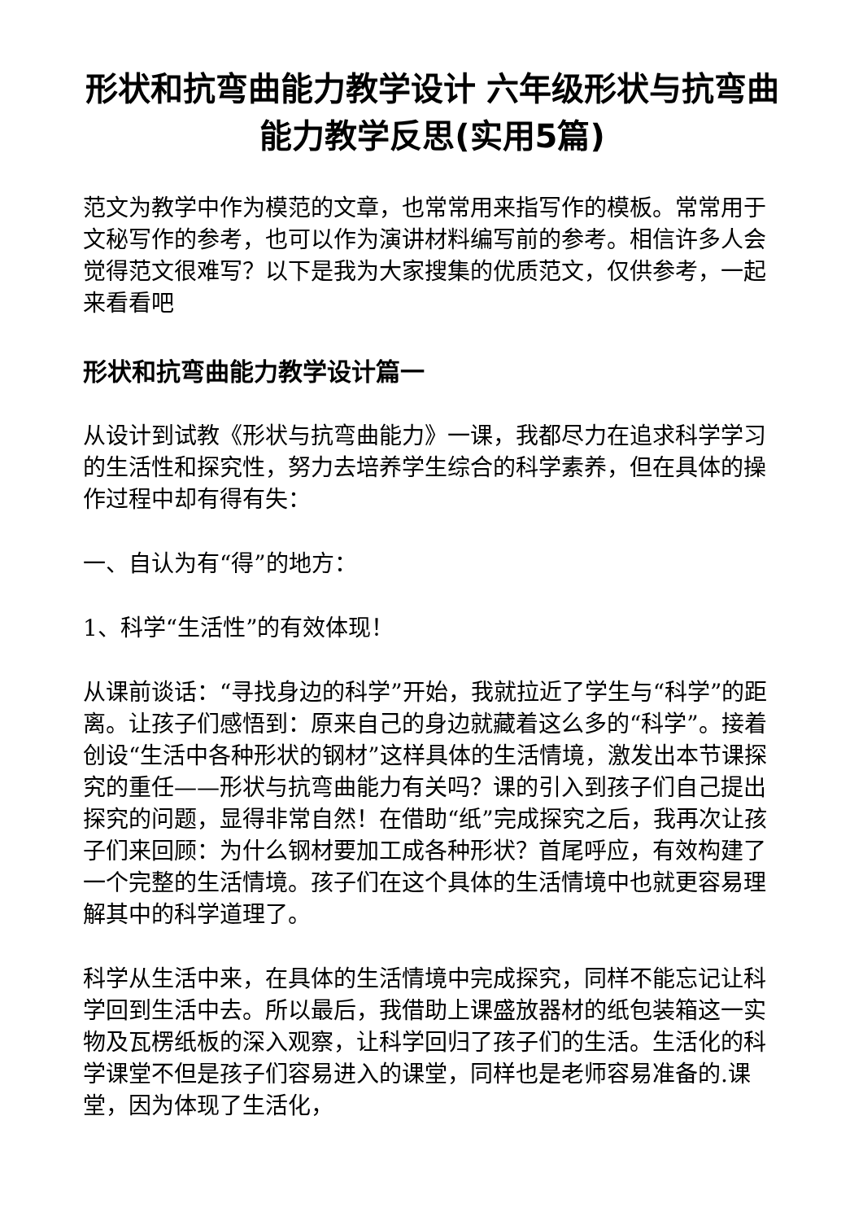形状和抗弯曲能力教学设计 六年级形状与抗弯曲能力教学反思(实用5篇)
范文为教学中作为模范的文章，也常常用来指写作的模板。常常用于文秘写作的参考，也可以作为演讲材料编写前的参考。相信许多人会觉得范文很难写？以下是我为大家搜集的优质范文，仅供参考，一起来看看吧
形状和抗弯曲能力教学设计篇一
从设计到试教《形状与抗弯曲能力》一课，我都尽力在追求科学学习的生活性和探究性，努力去培养学生综合的科学素养，但在具体的操作过程中却有得有失：
一、自认为有“得”的地方：
1、科学“生活性”的有效体现！
从课前谈话：“寻找身边的科学”开始，我就拉近了学生与“科学”的距离。让孩子们感悟到：原来自己的身边就藏着这么多的“科学”。接着创设“生活中各种形状的钢材”这样具体的生活情境，激发出本节课探究的重任——形状与抗弯曲能力有关吗？课的引入到孩子们自己提出探究的问题，显得非常自然！在借助“纸”完成探究之后，我再次让孩子们来回顾：为什么钢材要加工成各种形状？首尾呼应，有效构建了一个完整的生活情境。孩子们在这个具体的生活情境中也就更容易理解其中的科学道理了。
科学从生活中来，在具体的生活情境中完成探究，同样不能忘记让科学回到生活中去。所以最后，我借助上课盛放器材的纸包装箱这一实物及瓦楞纸板的深入观察，让科学回归了孩子们的生活。生活化的科学课堂不但是孩子们容易进入的课堂，同样也是老师容易准备的.课堂，因为体现了生活化，